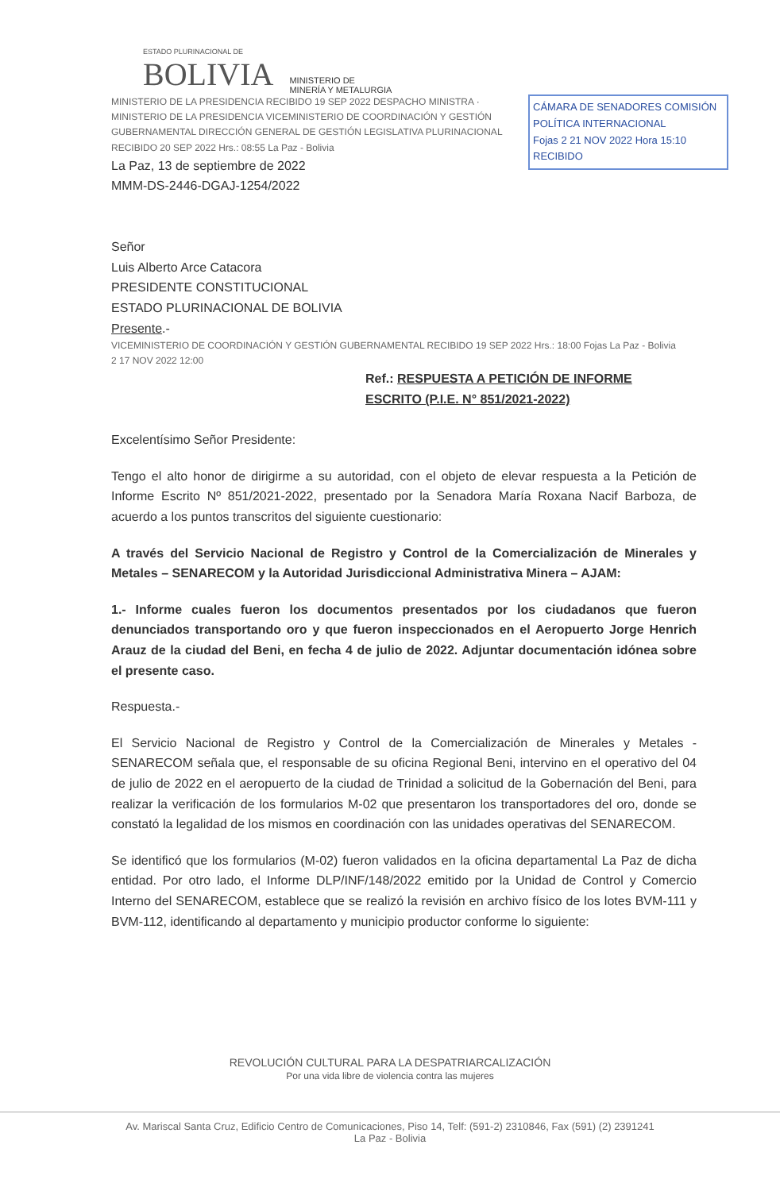ESTADO PLURINACIONAL DE
BOLIVIA
MINISTERIO DE
MINERÍA Y METALURGIA
CÁMARA DE SENADORES COMISIÓN POLÍTICA INTERNACIONAL
Fojas 2 21 NOV 2022 Hora 15:10
RECIBIDO
MINISTERIO DE LA PRESIDENCIA RECIBIDO 19 SEP 2022 DESPACHO MINISTRA · MINISTERIO DE LA PRESIDENCIA VICEMINISTERIO DE COORDINACIÓN Y GESTIÓN GUBERNAMENTAL DIRECCIÓN GENERAL DE GESTIÓN LEGISLATIVA PLURINACIONAL RECIBIDO 20 SEP 2022 Hrs.: 08:55 La Paz - Bolivia
La Paz, 13 de septiembre de 2022
MMM-DS-2446-DGAJ-1254/2022
Señor
Luis Alberto Arce Catacora
PRESIDENTE CONSTITUCIONAL
ESTADO PLURINACIONAL DE BOLIVIA
Presente.-
VICEMINISTERIO DE COORDINACIÓN Y GESTIÓN GUBERNAMENTAL RECIBIDO 19 SEP 2022 Hrs.: 18:00 Fojas La Paz - Bolivia
2 17 NOV 2022 12:00
Ref.: RESPUESTA A PETICIÓN DE INFORME
ESCRITO (P.I.E. N° 851/2021-2022)
Excelentísimo Señor Presidente:
Tengo el alto honor de dirigirme a su autoridad, con el objeto de elevar respuesta a la Petición de Informe Escrito Nº 851/2021-2022, presentado por la Senadora María Roxana Nacif Barboza, de acuerdo a los puntos transcritos del siguiente cuestionario:
A través del Servicio Nacional de Registro y Control de la Comercialización de Minerales y Metales – SENARECOM y la Autoridad Jurisdiccional Administrativa Minera – AJAM:
1.- Informe cuales fueron los documentos presentados por los ciudadanos que fueron denunciados transportando oro y que fueron inspeccionados en el Aeropuerto Jorge Henrich Arauz de la ciudad del Beni, en fecha 4 de julio de 2022. Adjuntar documentación idónea sobre el presente caso.
Respuesta.-
El Servicio Nacional de Registro y Control de la Comercialización de Minerales y Metales - SENARECOM señala que, el responsable de su oficina Regional Beni, intervino en el operativo del 04 de julio de 2022 en el aeropuerto de la ciudad de Trinidad a solicitud de la Gobernación del Beni, para realizar la verificación de los formularios M-02 que presentaron los transportadores del oro, donde se constató la legalidad de los mismos en coordinación con las unidades operativas del SENARECOM.
Se identificó que los formularios (M-02) fueron validados en la oficina departamental La Paz de dicha entidad. Por otro lado, el Informe DLP/INF/148/2022 emitido por la Unidad de Control y Comercio Interno del SENARECOM, establece que se realizó la revisión en archivo físico de los lotes BVM-111 y BVM-112, identificando al departamento y municipio productor conforme lo siguiente:
REVOLUCIÓN CULTURAL PARA LA DESPATRIARCALIZACIÓN
Por una vida libre de violencia contra las mujeres
Av. Mariscal Santa Cruz, Edificio Centro de Comunicaciones, Piso 14, Telf: (591-2) 2310846, Fax (591) (2) 2391241
La Paz - Bolivia